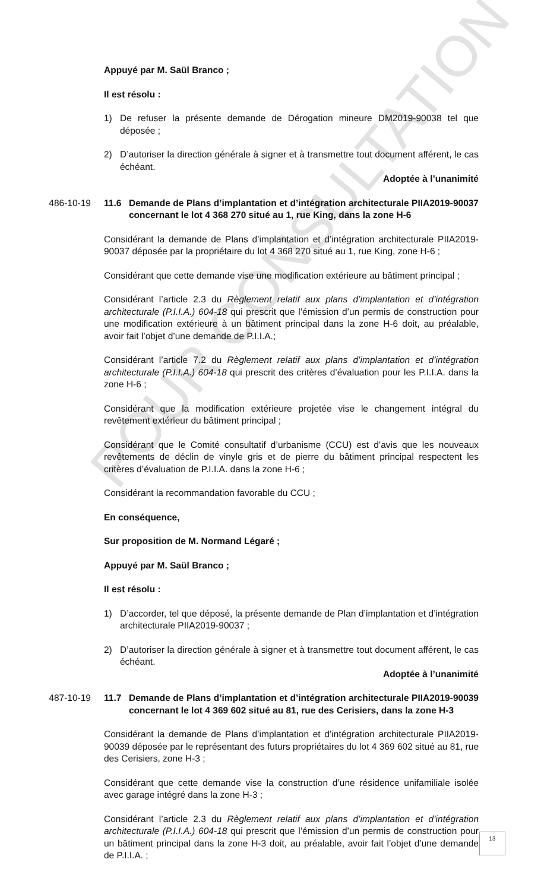POUR CONSULTATION
Appuyé par M. Saül Branco ;
Il est résolu :
1) De refuser la présente demande de Dérogation mineure DM2019-90038 tel que déposée ;
2) D’autoriser la direction générale à signer et à transmettre tout document afférent, le cas échéant.
Adoptée à l’unanimité
486-10-19 11.6 Demande de Plans d’implantation et d’intégration architecturale PIIA2019-90037 concernant le lot 4 368 270 situé au 1, rue King, dans la zone H-6
Considérant la demande de Plans d’implantation et d’intégration architecturale PIIA2019-90037 déposée par la propriétaire du lot 4 368 270 situé au 1, rue King, zone H-6 ;
Considérant que cette demande vise une modification extérieure au bâtiment principal ;
Considérant l’article 2.3 du Règlement relatif aux plans d’implantation et d’intégration architecturale (P.I.I.A.) 604-18 qui prescrit que l’émission d’un permis de construction pour une modification extérieure à un bâtiment principal dans la zone H-6 doit, au préalable, avoir fait l’objet d’une demande de P.I.I.A.;
Considérant l’article 7.2 du Règlement relatif aux plans d’implantation et d’intégration architecturale (P.I.I.A.) 604-18 qui prescrit des critères d’évaluation pour les P.I.I.A. dans la zone H-6 ;
Considérant que la modification extérieure projetée vise le changement intégral du revêtement extérieur du bâtiment principal ;
Considérant que le Comité consultatif d’urbanisme (CCU) est d’avis que les nouveaux revêtements de déclin de vinyle gris et de pierre du bâtiment principal respectent les critères d’évaluation de P.I.I.A. dans la zone H-6 ;
Considérant la recommandation favorable du CCU ;
En conséquence,
Sur proposition de M. Normand Légaré ;
Appuyé par M. Saül Branco ;
Il est résolu :
1) D’accorder, tel que déposé, la présente demande de Plan d’implantation et d’intégration architecturale PIIA2019-90037 ;
2) D’autoriser la direction générale à signer et à transmettre tout document afférent, le cas échéant.
Adoptée à l’unanimité
487-10-19 11.7 Demande de Plans d’implantation et d’intégration architecturale PIIA2019-90039 concernant le lot 4 369 602 situé au 81, rue des Cerisiers, dans la zone H-3
Considérant la demande de Plans d’implantation et d’intégration architecturale PIIA2019-90039 déposée par le représentant des futurs propriétaires du lot 4 369 602 situé au 81, rue des Cerisiers, zone H-3 ;
Considérant que cette demande vise la construction d’une résidence unifamiliale isolée avec garage intégré dans la zone H-3 ;
Considérant l’article 2.3 du Règlement relatif aux plans d’implantation et d’intégration architecturale (P.I.I.A.) 604-18 qui prescrit que l’émission d’un permis de construction pour un bâtiment principal dans la zone H-3 doit, au préalable, avoir fait l’objet d’une demande de P.I.I.A. ;
13